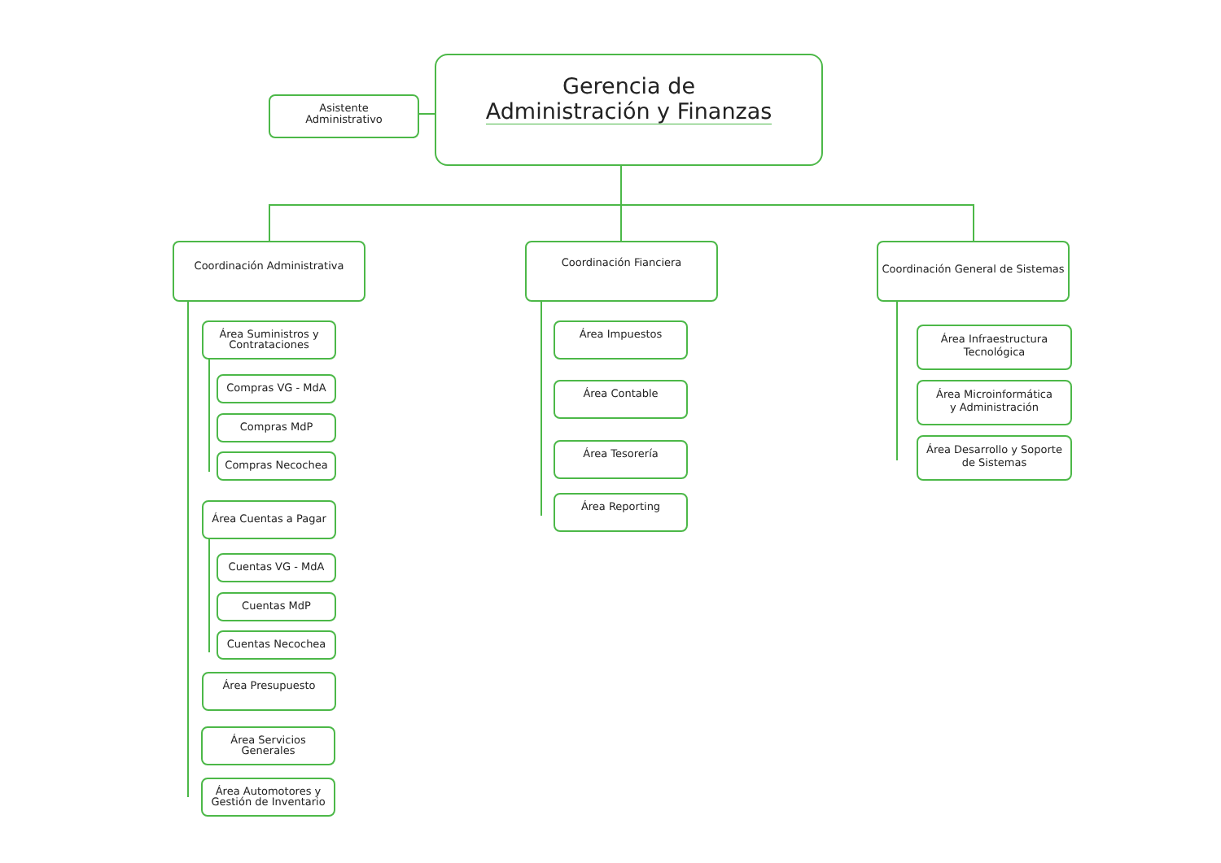Gerencia de
Administración y Finanzas
Asistente
Administrativo
Coordinación Administrativa Coordinación Fianciera
Coordinación General de Sistemas
Área Suministros y
Contrataciones
Compras VG - MdA
Compras MdP
Compras Necochea
Área Cuentas a Pagar
Cuentas VG - MdA
Cuentas MdP
Cuentas Necochea
Área Presupuesto
Área Servicios
Generales
Área Automotores y
Gestión de Inventario
Área Impuestos
Área Contable
Área Tesorería
Área Reporting
Área Infraestructura
Tecnológica
Área Microinformática
y Administración
Área Desarrollo y Soporte
de Sistemas